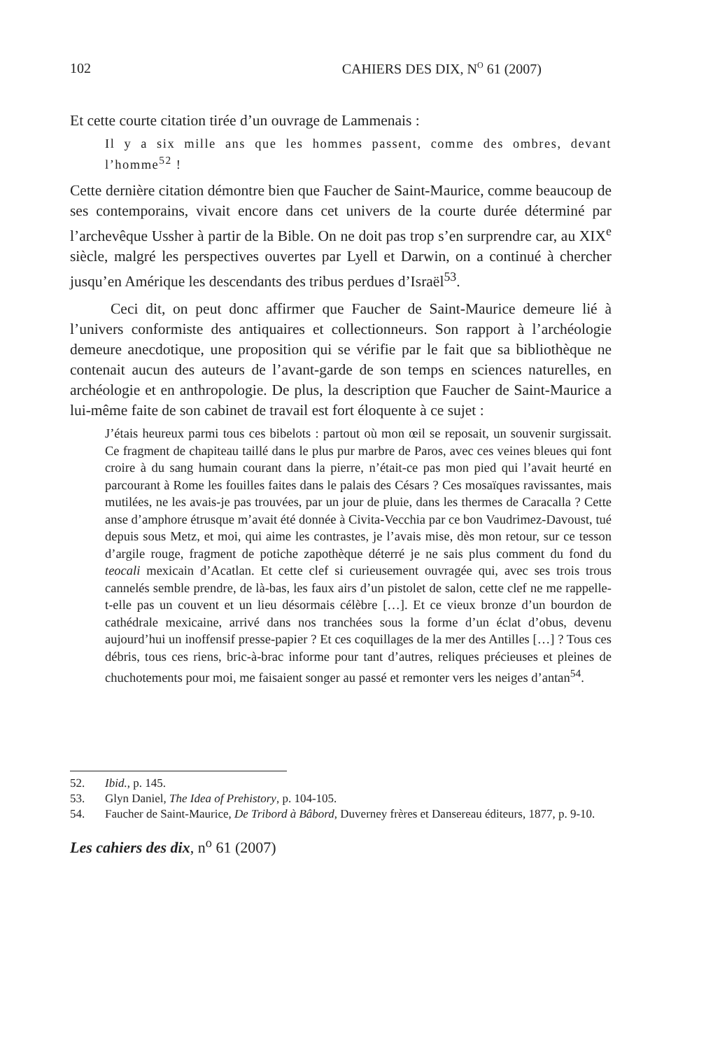102 CAHIERS DES DIX, N<sup>O</sup> 61 (2007)
Et cette courte citation tirée d’un ouvrage de Lammenais :
Il y a six mille ans que les hommes passent, comme des ombres, devant l’homme<sup>52</sup> !
Cette dernière citation démontre bien que Faucher de Saint-Maurice, comme beaucoup de ses contemporains, vivait encore dans cet univers de la courte durée déterminé par l’archevêque Ussher à partir de la Bible. On ne doit pas trop s’en surprendre car, au XIX<sup>e</sup> siècle, malgré les perspectives ouvertes par Lyell et Darwin, on a continué à chercher jusqu’en Amérique les descendants des tribus perdues d’Israël<sup>53</sup>.
Ceci dit, on peut donc affirmer que Faucher de Saint-Maurice demeure lié à l’univers conformiste des antiquaires et collectionneurs. Son rapport à l’archéologie demeure anecdotique, une proposition qui se vérifie par le fait que sa bibliothèque ne contenait aucun des auteurs de l’avant-garde de son temps en sciences naturelles, en archéologie et en anthropologie. De plus, la description que Faucher de Saint-Maurice a lui-même faite de son cabinet de travail est fort éloquente à ce sujet :
J’étais heureux parmi tous ces bibelots : partout où mon œil se reposait, un souvenir surgissait. Ce fragment de chapiteau taillé dans le plus pur marbre de Paros, avec ces veines bleues qui font croire à du sang humain courant dans la pierre, n’était-ce pas mon pied qui l’avait heurté en parcourant à Rome les fouilles faites dans le palais des Césars ? Ces mosaïques ravissantes, mais mutilées, ne les avais-je pas trouvées, par un jour de pluie, dans les thermes de Caracalla ? Cette anse d’amphore étrusque m’avait été donnée à Civita-Vecchia par ce bon Vaudrimez-Davoust, tué depuis sous Metz, et moi, qui aime les contrastes, je l’avais mise, dès mon retour, sur ce tesson d’argile rouge, fragment de potiche zapothèque déterré je ne sais plus comment du fond du teocali mexicain d’Acatlan. Et cette clef si curieusement ouvragée qui, avec ses trois trous cannelés semble prendre, de là-bas, les faux airs d’un pistolet de salon, cette clef ne me rappelle-t-elle pas un couvent et un lieu désormais célèbre […]. Et ce vieux bronze d’un bourdon de cathédrale mexicaine, arrivé dans nos tranchées sous la forme d’un éclat d’obus, devenu aujourd’hui un inoffensif presse-papier ? Et ces coquillages de la mer des Antilles […] ? Tous ces débris, tous ces riens, bric-à-brac informe pour tant d’autres, reliques précieuses et pleines de chuchotements pour moi, me faisaient songer au passé et remonter vers les neiges d’antan<sup>54</sup>.
52. Ibid., p. 145.
53. Glyn Daniel, The Idea of Prehistory, p. 104-105.
54. Faucher de Saint-Maurice, De Tribord à Bâbord, Duverney frères et Dansereau éditeurs, 1877, p. 9-10.
Les cahiers des dix, n<sup>o</sup> 61 (2007)